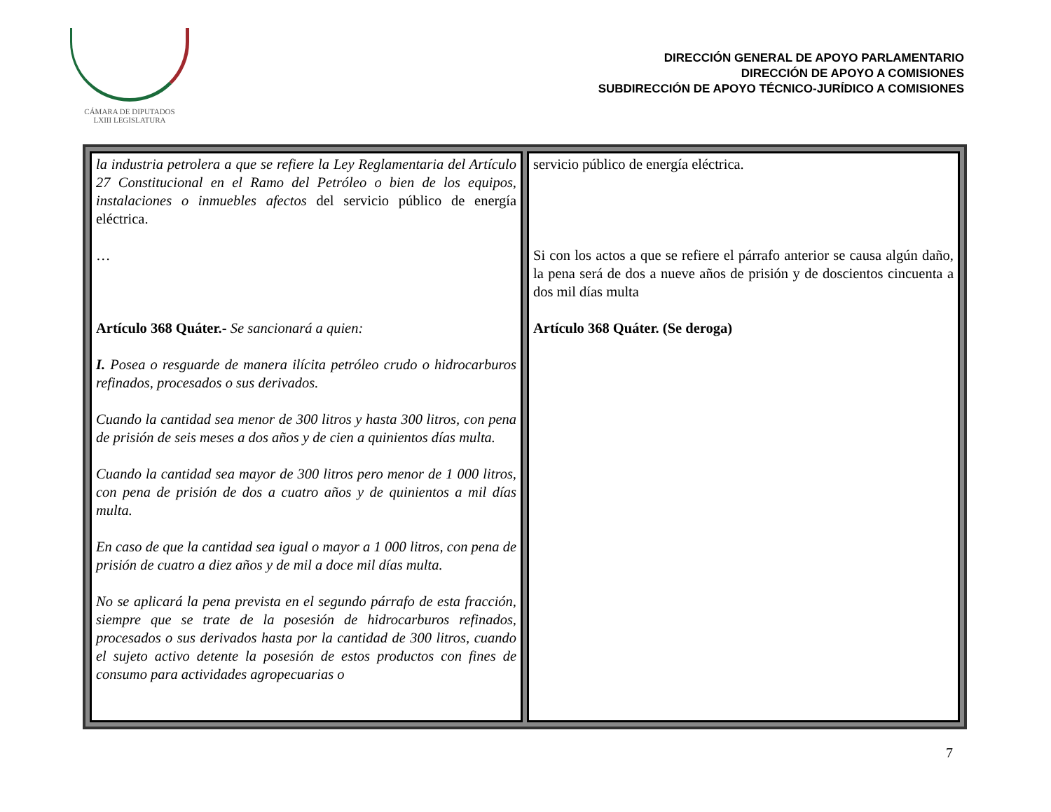CÁMARA DE DIPUTADOS
LXIII LEGISLATURA
DIRECCIÓN GENERAL DE APOYO PARLAMENTARIO
DIRECCIÓN DE APOYO A COMISIONES
SUBDIRECCIÓN DE APOYO TÉCNICO-JURÍDICO A COMISIONES
| la industria petrolera a que se refiere la Ley Reglamentaria del Artículo 27 Constitucional en el Ramo del Petróleo o bien de los equipos, instalaciones o inmuebles afectos del servicio público de energía eléctrica. … Artículo 368 Quáter.- Se sancionará a quien: I. Posea o resguarde de manera ilícita petróleo crudo o hidrocarburos refinados, procesados o sus derivados. Cuando la cantidad sea menor de 300 litros y hasta 300 litros, con pena de prisión de seis meses a dos años y de cien a quinientos días multa. Cuando la cantidad sea mayor de 300 litros pero menor de 1 000 litros, con pena de prisión de dos a cuatro años y de quinientos a mil días multa. En caso de que la cantidad sea igual o mayor a 1 000 litros, con pena de prisión de cuatro a diez años y de mil a doce mil días multa. No se aplicará la pena prevista en el segundo párrafo de esta fracción, siempre que se trate de la posesión de hidrocarburos refinados, procesados o sus derivados hasta por la cantidad de 300 litros, cuando el sujeto activo detente la posesión de estos productos con fines de consumo para actividades agropecuarias o | servicio público de energía eléctrica. Si con los actos a que se refiere el párrafo anterior se causa algún daño, la pena será de dos a nueve años de prisión y de doscientos cincuenta a dos mil días multa Artículo 368 Quáter. (Se deroga) |
7